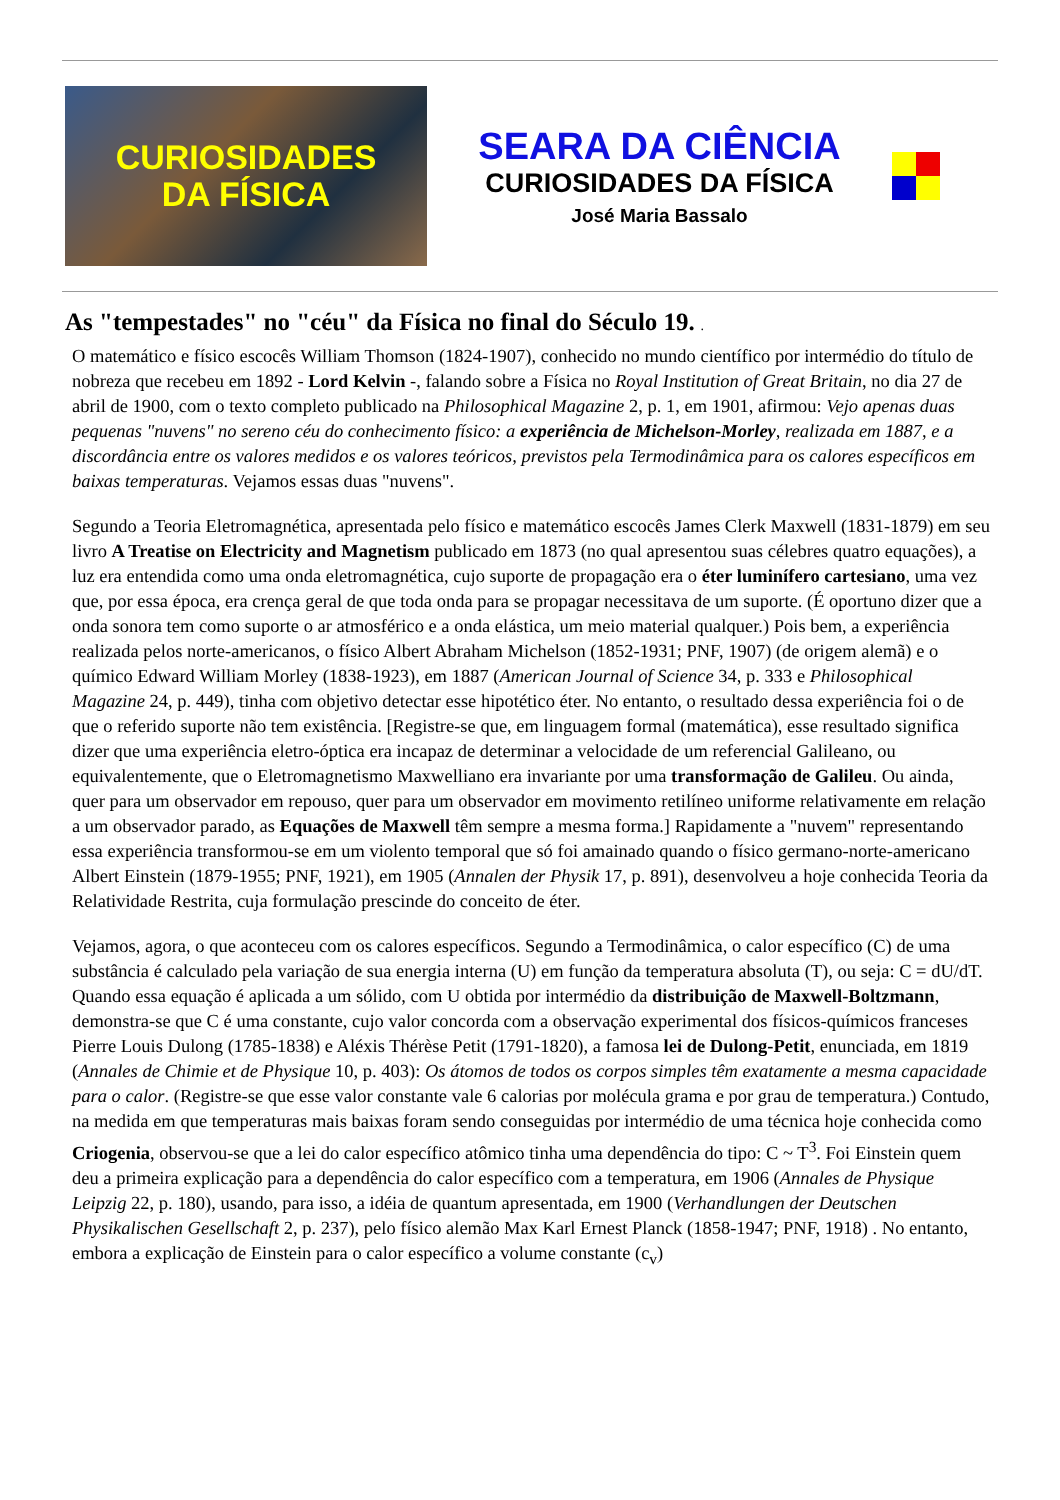CURIOSIDADES
DA FÍSICA
SEARA DA CIÊNCIA
CURIOSIDADES DA FÍSICA
José Maria Bassalo
As "tempestades" no "céu" da Física no final do Século 19. .
O matemático e físico escocês William Thomson (1824-1907), conhecido no mundo científico por intermédio do título de nobreza que recebeu em 1892 - Lord Kelvin -, falando sobre a Física no Royal Institution of Great Britain, no dia 27 de abril de 1900, com o texto completo publicado na Philosophical Magazine 2, p. 1, em 1901, afirmou: Vejo apenas duas pequenas "nuvens" no sereno céu do conhecimento físico: a experiência de Michelson-Morley, realizada em 1887, e a discordância entre os valores medidos e os valores teóricos, previstos pela Termodinâmica para os calores específicos em baixas temperaturas. Vejamos essas duas "nuvens".
Segundo a Teoria Eletromagnética, apresentada pelo físico e matemático escocês James Clerk Maxwell (1831-1879) em seu livro A Treatise on Electricity and Magnetism publicado em 1873 (no qual apresentou suas célebres quatro equações), a luz era entendida como uma onda eletromagnética, cujo suporte de propagação era o éter luminífero cartesiano, uma vez que, por essa época, era crença geral de que toda onda para se propagar necessitava de um suporte. (É oportuno dizer que a onda sonora tem como suporte o ar atmosférico e a onda elástica, um meio material qualquer.) Pois bem, a experiência realizada pelos norte-americanos, o físico Albert Abraham Michelson (1852-1931; PNF, 1907) (de origem alemã) e o químico Edward William Morley (1838-1923), em 1887 (American Journal of Science 34, p. 333 e Philosophical Magazine 24, p. 449), tinha com objetivo detectar esse hipotético éter. No entanto, o resultado dessa experiência foi o de que o referido suporte não tem existência. [Registre-se que, em linguagem formal (matemática), esse resultado significa dizer que uma experiência eletro-óptica era incapaz de determinar a velocidade de um referencial Galileano, ou equivalentemente, que o Eletromagnetismo Maxwelliano era invariante por uma transformação de Galileu. Ou ainda, quer para um observador em repouso, quer para um observador em movimento retilíneo uniforme relativamente em relação a um observador parado, as Equações de Maxwell têm sempre a mesma forma.] Rapidamente a "nuvem" representando essa experiência transformou-se em um violento temporal que só foi amainado quando o físico germano-norte-americano Albert Einstein (1879-1955; PNF, 1921), em 1905 (Annalen der Physik 17, p. 891), desenvolveu a hoje conhecida Teoria da Relatividade Restrita, cuja formulação prescinde do conceito de éter.
Vejamos, agora, o que aconteceu com os calores específicos. Segundo a Termodinâmica, o calor específico (C) de uma substância é calculado pela variação de sua energia interna (U) em função da temperatura absoluta (T), ou seja: C = dU/dT. Quando essa equação é aplicada a um sólido, com U obtida por intermédio da distribuição de Maxwell-Boltzmann, demonstra-se que C é uma constante, cujo valor concorda com a observação experimental dos físicos-químicos franceses Pierre Louis Dulong (1785-1838) e Aléxis Thérèse Petit (1791-1820), a famosa lei de Dulong-Petit, enunciada, em 1819 (Annales de Chimie et de Physique 10, p. 403): Os átomos de todos os corpos simples têm exatamente a mesma capacidade para o calor. (Registre-se que esse valor constante vale 6 calorias por molécula grama e por grau de temperatura.) Contudo, na medida em que temperaturas mais baixas foram sendo conseguidas por intermédio de uma técnica hoje conhecida como Criogenia, observou-se que a lei do calor específico atômico tinha uma dependência do tipo: C ~ T<sup>3</sup>. Foi Einstein quem deu a primeira explicação para a dependência do calor específico com a temperatura, em 1906 (Annales de Physique Leipzig 22, p. 180), usando, para isso, a idéia de quantum apresentada, em 1900 (Verhandlungen der Deutschen Physikalischen Gesellschaft 2, p. 237), pelo físico alemão Max Karl Ernest Planck (1858-1947; PNF, 1918) . No entanto, embora a explicação de Einstein para o calor específico a volume constante (c<sub>v</sub>)